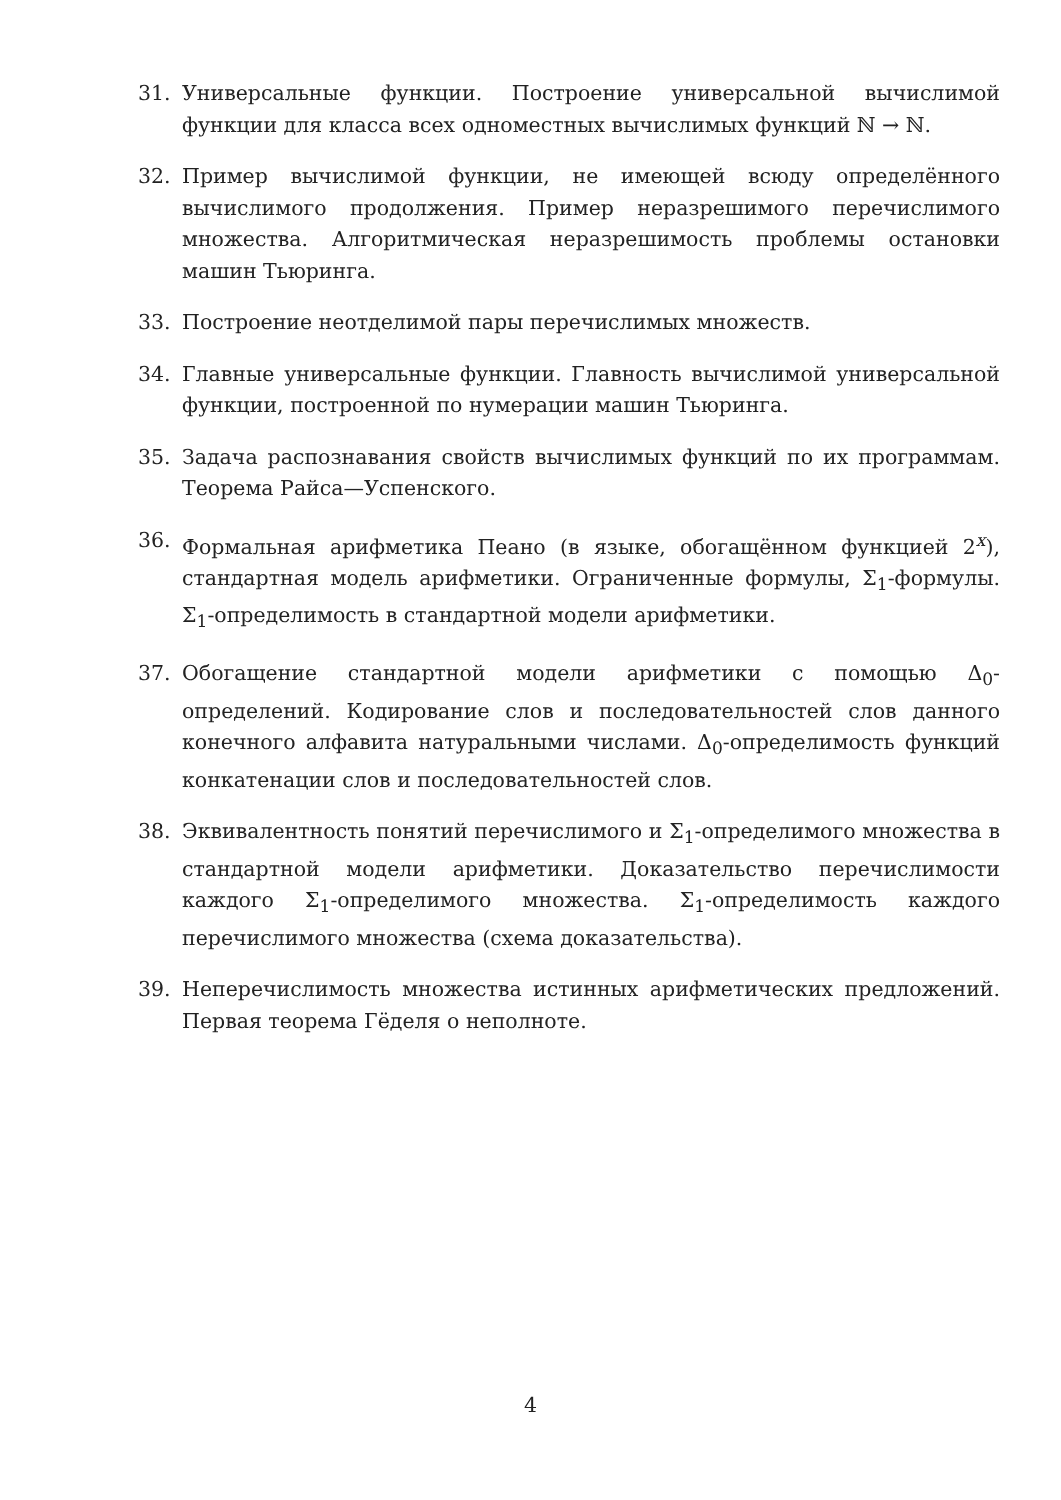31. Универсальные функции. Построение универсальной вычислимой функции для класса всех одноместных вычислимых функций ℕ → ℕ.
32. Пример вычислимой функции, не имеющей всюду определённого вычислимого продолжения. Пример неразрешимого перечислимого множества. Алгоритмическая неразрешимость проблемы остановки машин Тьюринга.
33. Построение неотделимой пары перечислимых множеств.
34. Главные универсальные функции. Главность вычислимой универсальной функции, построенной по нумерации машин Тьюринга.
35. Задача распознавания свойств вычислимых функций по их программам. Теорема Райса—Успенского.
36. Формальная арифметика Пеано (в языке, обогащённом функцией 2<sup>x</sup>), стандартная модель арифметики. Ограниченные формулы, Σ<sub>1</sub>-формулы. Σ<sub>1</sub>-определимость в стандартной модели арифметики.
37. Обогащение стандартной модели арифметики с помощью Δ<sub>0</sub>-определений. Кодирование слов и последовательностей слов данного конечного алфавита натуральными числами. Δ<sub>0</sub>-определимость функций конкатенации слов и последовательностей слов.
38. Эквивалентность понятий перечислимого и Σ<sub>1</sub>-определимого множества в стандартной модели арифметики. Доказательство перечислимости каждого Σ<sub>1</sub>-определимого множества. Σ<sub>1</sub>-определимость каждого перечислимого множества (схема доказательства).
39. Неперечислимость множества истинных арифметических предложений. Первая теорема Гёделя о неполноте.
4